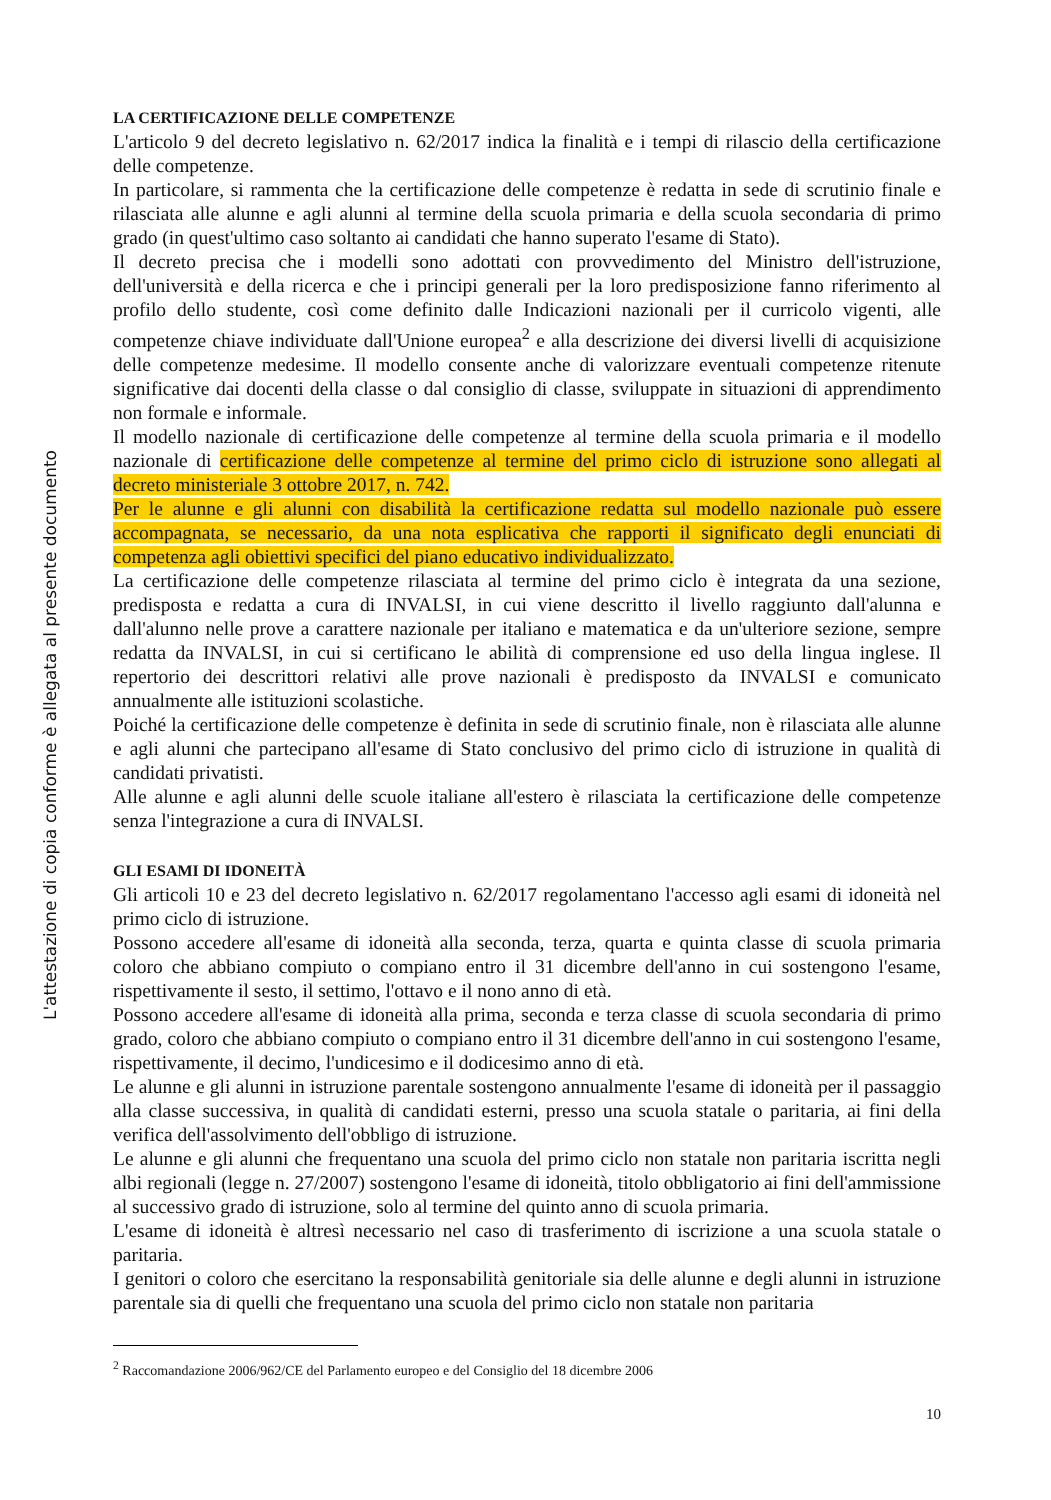L'attestazione di copia conforme è allegata al presente documento
LA CERTIFICAZIONE DELLE COMPETENZE
L'articolo 9 del decreto legislativo n. 62/2017 indica la finalità e i tempi di rilascio della certificazione delle competenze.
In particolare, si rammenta che la certificazione delle competenze è redatta in sede di scrutinio finale e rilasciata alle alunne e agli alunni al termine della scuola primaria e della scuola secondaria di primo grado (in quest'ultimo caso soltanto ai candidati che hanno superato l'esame di Stato).
Il decreto precisa che i modelli sono adottati con provvedimento del Ministro dell'istruzione, dell'università e della ricerca e che i principi generali per la loro predisposizione fanno riferimento al profilo dello studente, così come definito dalle Indicazioni nazionali per il curricolo vigenti, alle competenze chiave individuate dall'Unione europea<sup>2</sup> e alla descrizione dei diversi livelli di acquisizione delle competenze medesime. Il modello consente anche di valorizzare eventuali competenze ritenute significative dai docenti della classe o dal consiglio di classe, sviluppate in situazioni di apprendimento non formale e informale.
Il modello nazionale di certificazione delle competenze al termine della scuola primaria e il modello nazionale di certificazione delle competenze al termine del primo ciclo di istruzione sono allegati al decreto ministeriale 3 ottobre 2017, n. 742.
Per le alunne e gli alunni con disabilità la certificazione redatta sul modello nazionale può essere accompagnata, se necessario, da una nota esplicativa che rapporti il significato degli enunciati di competenza agli obiettivi specifici del piano educativo individualizzato.
La certificazione delle competenze rilasciata al termine del primo ciclo è integrata da una sezione, predisposta e redatta a cura di INVALSI, in cui viene descritto il livello raggiunto dall'alunna e dall'alunno nelle prove a carattere nazionale per italiano e matematica e da un'ulteriore sezione, sempre redatta da INVALSI, in cui si certificano le abilità di comprensione ed uso della lingua inglese. Il repertorio dei descrittori relativi alle prove nazionali è predisposto da INVALSI e comunicato annualmente alle istituzioni scolastiche.
Poiché la certificazione delle competenze è definita in sede di scrutinio finale, non è rilasciata alle alunne e agli alunni che partecipano all'esame di Stato conclusivo del primo ciclo di istruzione in qualità di candidati privatisti.
Alle alunne e agli alunni delle scuole italiane all'estero è rilasciata la certificazione delle competenze senza l'integrazione a cura di INVALSI.
GLI ESAMI DI IDONEITÀ
Gli articoli 10 e 23 del decreto legislativo n. 62/2017 regolamentano l'accesso agli esami di idoneità nel primo ciclo di istruzione.
Possono accedere all'esame di idoneità alla seconda, terza, quarta e quinta classe di scuola primaria coloro che abbiano compiuto o compiano entro il 31 dicembre dell'anno in cui sostengono l'esame, rispettivamente il sesto, il settimo, l'ottavo e il nono anno di età.
Possono accedere all'esame di idoneità alla prima, seconda e terza classe di scuola secondaria di primo grado, coloro che abbiano compiuto o compiano entro il 31 dicembre dell'anno in cui sostengono l'esame, rispettivamente, il decimo, l'undicesimo e il dodicesimo anno di età.
Le alunne e gli alunni in istruzione parentale sostengono annualmente l'esame di idoneità per il passaggio alla classe successiva, in qualità di candidati esterni, presso una scuola statale o paritaria, ai fini della verifica dell'assolvimento dell'obbligo di istruzione.
Le alunne e gli alunni che frequentano una scuola del primo ciclo non statale non paritaria iscritta negli albi regionali (legge n. 27/2007) sostengono l'esame di idoneità, titolo obbligatorio ai fini dell'ammissione al successivo grado di istruzione, solo al termine del quinto anno di scuola primaria.
L'esame di idoneità è altresì necessario nel caso di trasferimento di iscrizione a una scuola statale o paritaria.
I genitori o coloro che esercitano la responsabilità genitoriale sia delle alunne e degli alunni in istruzione parentale sia di quelli che frequentano una scuola del primo ciclo non statale non paritaria
<sup>2</sup> Raccomandazione 2006/962/CE del Parlamento europeo e del Consiglio del 18 dicembre 2006
10